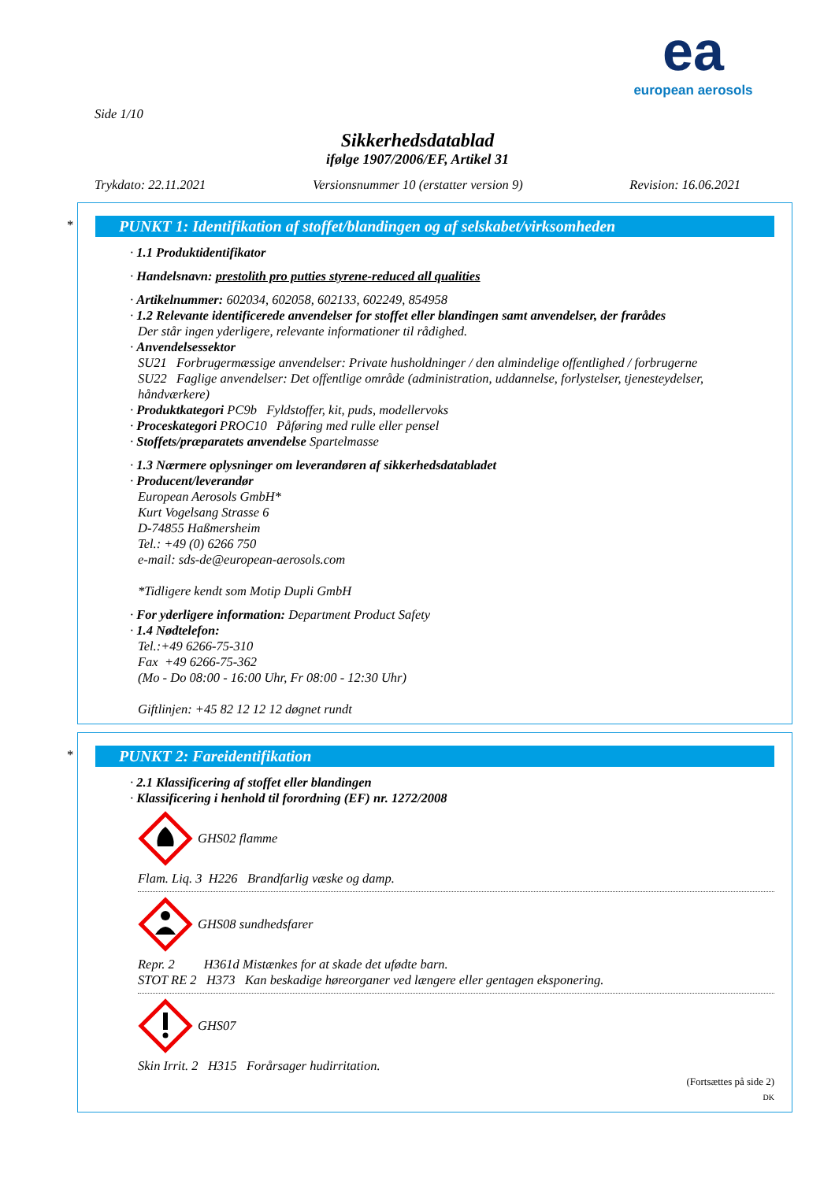ea
european aerosols
Side 1/10
Sikkerhedsdatablad
ifølge 1907/2006/EF, Artikel 31
Trykdato: 22.11.2021 Versionsnummer 10 (erstatter version 9) Revision: 16.06.2021
*
PUNKT 1: Identifikation af stoffet/blandingen og af selskabet/virksomheden
· 1.1 Produktidentifikator
· Handelsnavn: prestolith pro putties styrene-reduced all qualities
· Artikelnummer: 602034, 602058, 602133, 602249, 854958
· 1.2 Relevante identificerede anvendelser for stoffet eller blandingen samt anvendelser, der frarådes
Der står ingen yderligere, relevante informationer til rådighed.
· Anvendelsessektor
SU21 Forbrugermæssige anvendelser: Private husholdninger / den almindelige offentlighed / forbrugerne
SU22 Faglige anvendelser: Det offentlige område (administration, uddannelse, forlystelser, tjenesteydelser, håndværkere)
· Produktkategori PC9b Fyldstoffer, kit, puds, modellervoks
· Proceskategori PROC10 Påføring med rulle eller pensel
· Stoffets/præparatets anvendelse Spartelmasse
· 1.3 Nærmere oplysninger om leverandøren af sikkerhedsdatabladet
· Producent/leverandør
European Aerosols GmbH*
Kurt Vogelsang Strasse 6
D-74855 Haßmersheim
Tel.: +49 (0) 6266 750
e-mail: sds-de@european-aerosols.com
*Tidligere kendt som Motip Dupli GmbH
· For yderligere information: Department Product Safety
· 1.4 Nødtelefon:
Tel.:+49 6266-75-310
Fax +49 6266-75-362
(Mo - Do 08:00 - 16:00 Uhr, Fr 08:00 - 12:30 Uhr)
Giftlinjen: +45 82 12 12 12 døgnet rundt
*
PUNKT 2: Fareidentifikation
· 2.1 Klassificering af stoffet eller blandingen
· Klassificering i henhold til forordning (EF) nr. 1272/2008
GHS02 flamme
Flam. Liq. 3 H226 Brandfarlig væske og damp.
GHS08 sundhedsfarer
Repr. 2 H361d Mistænkes for at skade det ufødte barn.
STOT RE 2 H373 Kan beskadige høreorganer ved længere eller gentagen eksponering.
GHS07
Skin Irrit. 2 H315 Forårsager hudirritation.
(Fortsættes på side 2)
DK